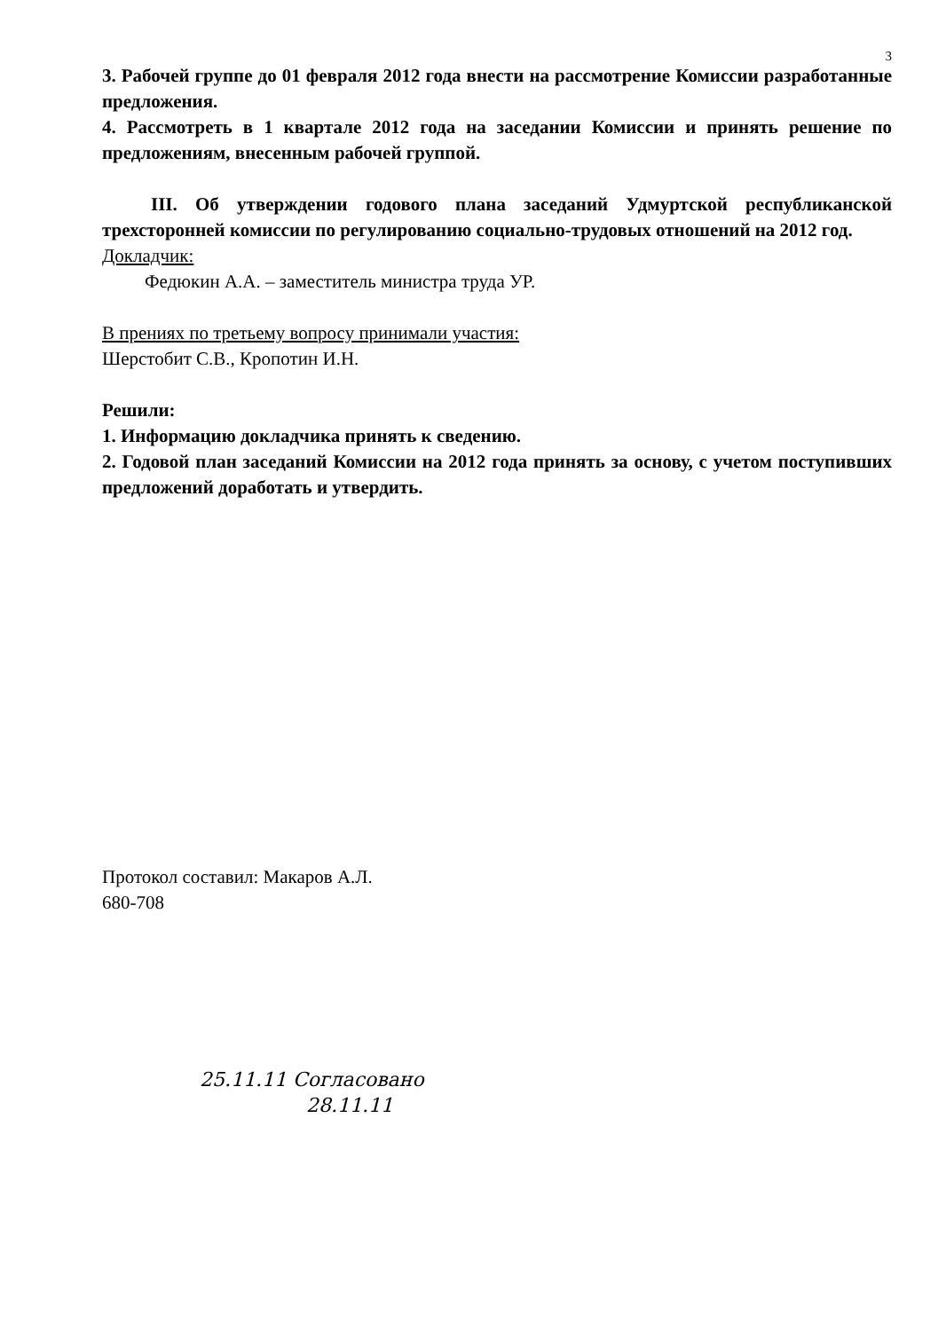3
3. Рабочей группе до 01 февраля 2012 года внести на рассмотрение Комиссии разработанные предложения.
4. Рассмотреть в 1 квартале 2012 года на заседании Комиссии и принять решение по предложениям, внесенным рабочей группой.
III. Об утверждении годового плана заседаний Удмуртской республиканской трехсторонней комиссии по регулированию социально-трудовых отношений на 2012 год.
Докладчик:
Федюкин А.А. – заместитель министра труда УР.
В прениях по третьему вопросу принимали участия:
Шерстобит С.В., Кропотин И.Н.
Решили:
1. Информацию докладчика принять к сведению.
2. Годовой план заседаний Комиссии на 2012 года принять за основу, с учетом поступивших предложений доработать и утвердить.
Протокол составил: Макаров А.Л.
680-708
25.11.11 Согласовано
28.11.11